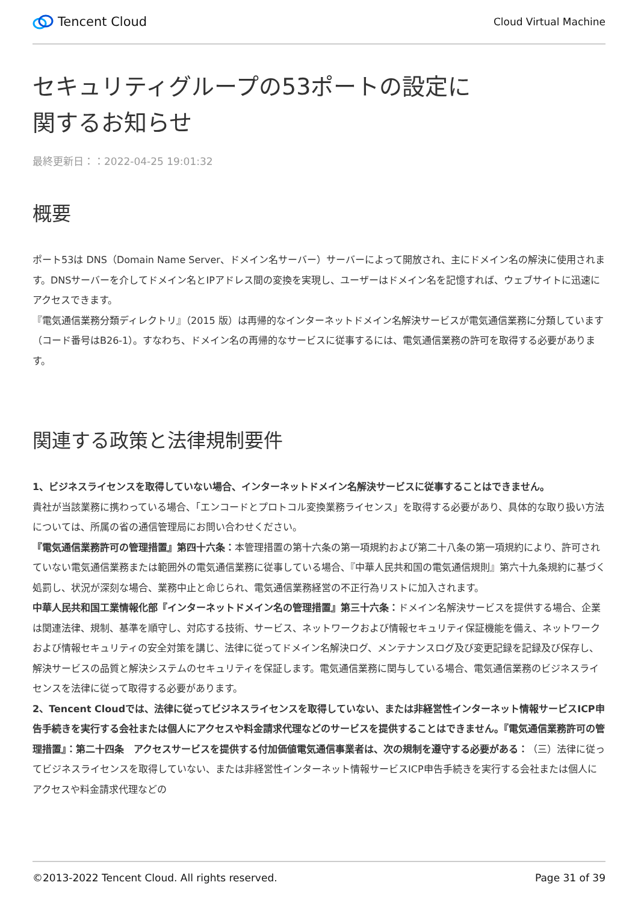Tencent Cloud
Cloud Virtual Machine
セキュリティグループの53ポートの設定に
関するお知らせ
最終更新日：：2022-04-25 19:01:32
概要
ポート53は DNS（Domain Name Server、ドメイン名サーバー）サーバーによって開放され、主にドメイン名の解決に使用されます。DNSサーバーを介してドメイン名とIPアドレス間の変換を実現し、ユーザーはドメイン名を記憶すれば、ウェブサイトに迅速にアクセスできます。
『電気通信業務分類ディレクトリ』（2015 版）は再帰的なインターネットドメイン名解決サービスが電気通信業務に分類しています（コード番号はB26-1）。すなわち、ドメイン名の再帰的なサービスに従事するには、電気通信業務の許可を取得する必要があります。
関連する政策と法律規制要件
1、ビジネスライセンスを取得していない場合、インターネットドメイン名解決サービスに従事することはできません。
貴社が当該業務に携わっている場合、「エンコードとプロトコル変換業務ライセンス」を取得する必要があり、具体的な取り扱い方法については、所属の省の通信管理局にお問い合わせください。
『電気通信業務許可の管理措置』第四十六条：本管理措置の第十六条の第一項規約および第二十八条の第一項規約により、許可されていない電気通信業務または範囲外の電気通信業務に従事している場合、『中華人民共和国の電気通信規則』第六十九条規約に基づく処罰し、状況が深刻な場合、業務中止と命じられ、電気通信業務経営の不正行為リストに加入されます。
中華人民共和国工業情報化部『インターネットドメイン名の管理措置』第三十六条：ドメイン名解決サービスを提供する場合、企業は関連法律、規制、基準を順守し、対応する技術、サービス、ネットワークおよび情報セキュリティ保証機能を備え、ネットワークおよび情報セキュリティの安全対策を講じ、法律に従ってドメイン名解決ログ、メンテナンスログ及び変更記録を記録及び保存し、解決サービスの品質と解決システムのセキュリティを保証します。電気通信業務に関与している場合、電気通信業務のビジネスライセンスを法律に従って取得する必要があります。
2、Tencent Cloudでは、法律に従ってビジネスライセンスを取得していない、または非経営性インターネット情報サービスICP申告手続きを実行する会社または個人にアクセスや料金請求代理などのサービスを提供することはできません。『電気通信業務許可の管理措置』：第二十四条　アクセスサービスを提供する付加価値電気通信事業者は、次の規制を遵守する必要がある：（三）法律に従ってビジネスライセンスを取得していない、または非経営性インターネット情報サービスICP申告手続きを実行する会社または個人にアクセスや料金請求代理などの
©2013-2022 Tencent Cloud. All rights reserved. Page 31 of 39